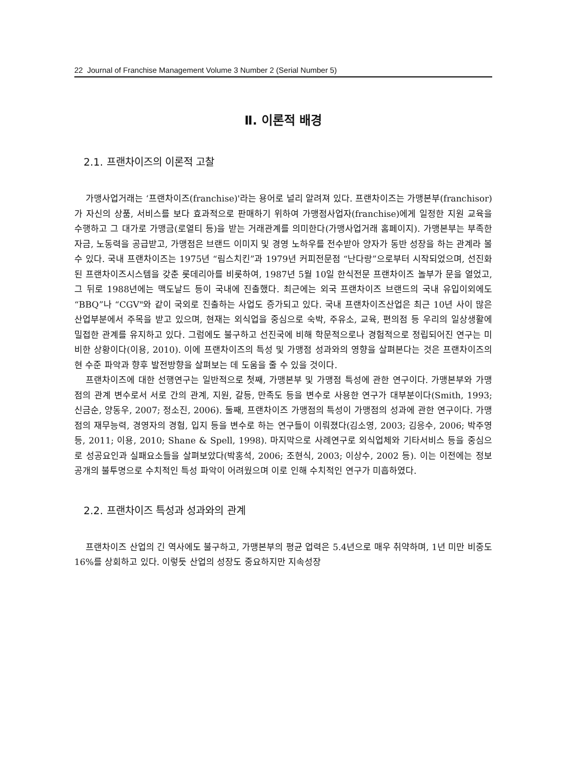22 Journal of Franchise Management Volume 3 Number 2 (Serial Number 5)
Ⅱ. 이론적 배경
2.1. 프랜차이즈의 이론적 고찰
가맹사업거래는 ‘프랜차이즈(franchise)'라는 용어로 널리 알려져 있다. 프랜차이즈는 가맹본부(franchisor)가 자신의 상품, 서비스를 보다 효과적으로 판매하기 위하여 가맹점사업자(franchise)에게 일정한 지원 교육을 수행하고 그 대가로 가맹금(로열티 등)을 받는 거래관계를 의미한다(가맹사업거래 홈페이지). 가맹본부는 부족한 자금, 노동력을 공급받고, 가맹점은 브랜드 이미지 및 경영 노하우를 전수받아 양자가 동반 성장을 하는 관계라 볼 수 있다. 국내 프랜차이즈는 1975년 “림스치킨”과 1979년 커피전문점 “난다랑”으로부터 시작되었으며, 선진화된 프랜차이즈시스템을 갖춘 롯데리아를 비롯하여, 1987년 5월 10일 한식전문 프랜차이즈 놀부가 문을 열었고, 그 뒤로 1988년에는 맥도날드 등이 국내에 진출했다. 최근에는 외국 프랜차이즈 브랜드의 국내 유입이외에도 “BBQ”나 “CGV"와 같이 국외로 진출하는 사업도 증가되고 있다. 국내 프랜차이즈산업은 최근 10년 사이 많은 산업부분에서 주목을 받고 있으며, 현재는 외식업을 중심으로 숙박, 주유소, 교육, 편의점 등 우리의 일상생활에 밀접한 관계를 유지하고 있다. 그럼에도 불구하고 선진국에 비해 학문적으로나 경험적으로 정립되어진 연구는 미비한 상황이다(이용, 2010). 이에 프랜차이즈의 특성 및 가맹점 성과와의 영향을 살펴본다는 것은 프랜차이즈의 현 수준 파악과 향후 발전방향을 살펴보는 데 도움을 줄 수 있을 것이다.
프랜차이즈에 대한 선행연구는 일반적으로 첫째, 가맹본부 및 가맹점 특성에 관한 연구이다. 가맹본부와 가맹점의 관계 변수로서 서로 간의 관계, 지원, 갈등, 만족도 등을 변수로 사용한 연구가 대부분이다(Smith, 1993; 신금순, 양동우, 2007; 정소진, 2006). 둘째, 프랜차이즈 가맹점의 특성이 가맹점의 성과에 관한 연구이다. 가맹점의 재무능력, 경영자의 경험, 입지 등을 변수로 하는 연구들이 이뤄졌다(김소영, 2003; 김응수, 2006; 박주영 등, 2011; 이용, 2010; Shane & Spell, 1998). 마지막으로 사례연구로 외식업체와 기타서비스 등을 중심으로 성공요인과 실패요소들을 살펴보았다(박홍석, 2006; 조현식, 2003; 이상수, 2002 등). 이는 이전에는 정보공개의 불투명으로 수치적인 특성 파악이 어려웠으며 이로 인해 수치적인 연구가 미흡하였다.
2.2. 프랜차이즈 특성과 성과와의 관계
프랜차이즈 산업의 긴 역사에도 불구하고, 가맹본부의 평균 업력은 5.4년으로 매우 취약하며, 1년 미만 비중도 16%를 상회하고 있다. 이렇듯 산업의 성장도 중요하지만 지속성장